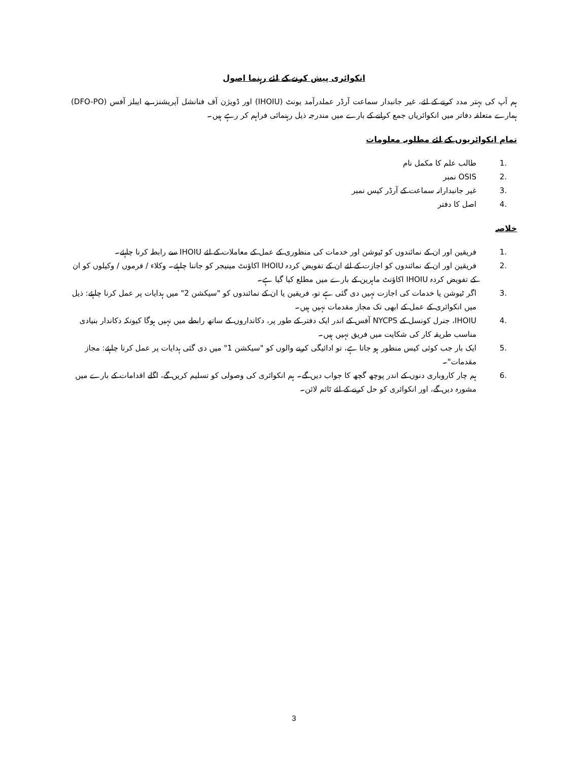انکوائری پیش کرنے کے لئے رہنما اصول
ہم آپ کی بہتر مدد کرنے کے لئے، غیر جانبدار سماعت آرڈر عملدرآمد یونٹ (IHOIU) اور ڈویژن آف فنانشل آپریشنز، پے ایبلز آفس (DFO-PO) ہمارے متعلقہ دفاتر میں انکوائریاں جمع کرانے کے بارے میں مندرجہ ذیل رہنمائی فراہم کر رہے ہیں۔
تمام انکوائریوں کے لئے مطلوبہ معلومات
1. طالب علم کا مکمل نام
2. OSIS نمبر
3. غیر جانبدارانہ سماعت کے آرڈر کیس نمبر
4. اصل کا دفتر
خلاصہ
1. فریقین اور ان کے نمائندوں کو ٹیوشن اور خدمات کی منظوری کے عمل کے معاملات کے لئے IHOIU سے رابطہ کرنا چاہئے۔
2. فریقین اور ان کے نمائندوں کو اجازت کے لئے ان کے تفویض کردہ IHOIU اکاؤنٹ مینیجر کو جاننا چاہئے۔ وکلاء / فرموں / وکیلوں کو ان کے تفویض کردہ IHOIU اکاؤنٹ ماہرین کے بارے میں مطلع کیا گیا ہے۔
3. اگر ٹیوشن یا خدمات کی اجازت نہیں دی گئی ہے تو، فریقین یا ان کے نمائندوں کو "سیکشن 2" میں ہدایات پر عمل کرنا چاہئے: ذیل میں انکوائری کے عمل کے ابھی تک مجاز مقدمات نہیں ہیں۔
4. IHOIU، جنرل کونسل کے NYCPS آفس کے اندر ایک دفتر کے طور پر، دکانداروں کے ساتھ رابطے میں نہیں ہوگا کیونکہ دکاندار بنیادی مناسب طریقہ کار کی شکایت میں فریق نہیں ہیں۔
5. ایک بار جب کوئی کیس منظور ہو جاتا ہے، تو ادائیگی کرنے والوں کو "سیکشن 1" میں دی گئی ہدایات پر عمل کرنا چاہئے: مجاز مقدمات"۔
6. ہم چار کاروباری دنوں کے اندر پوچھ گچھ کا جواب دیں گے۔ ہم انکوائری کی وصولی کو تسلیم کریں گے، اگلے اقدامات کے بارے میں مشورہ دیں گے، اور انکوائری کو حل کرنے کے لئے ٹائم لائن۔
3